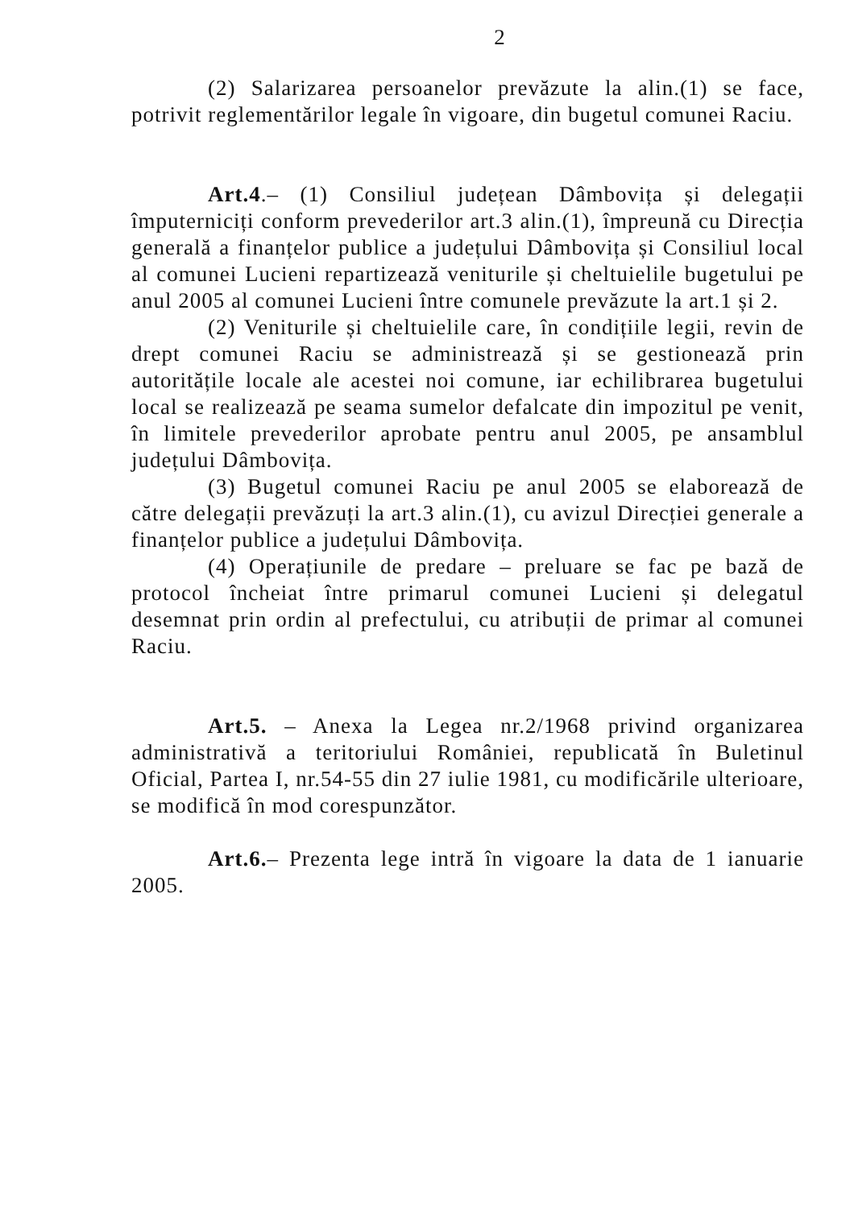2
(2) Salarizarea persoanelor prevăzute la alin.(1) se face, potrivit reglementărilor legale în vigoare, din bugetul comunei Raciu.
Art.4.– (1) Consiliul județean Dâmbovița și delegații împuterniciți conform prevederilor art.3 alin.(1), împreună cu Direcția generală a finanțelor publice a județului Dâmbovița și Consiliul local al comunei Lucieni repartizează veniturile și cheltuielile bugetului pe anul 2005 al comunei Lucieni între comunele prevăzute la art.1 și 2.
(2) Veniturile și cheltuielile care, în condițiile legii, revin de drept comunei Raciu se administrează și se gestionează prin autoritățile locale ale acestei noi comune, iar echilibrarea bugetului local se realizează pe seama sumelor defalcate din impozitul pe venit, în limitele prevederilor aprobate pentru anul 2005, pe ansamblul județului Dâmbovița.
(3) Bugetul comunei Raciu pe anul 2005 se elaborează de către delegații prevăzuți la art.3 alin.(1), cu avizul Direcției generale a finanțelor publice a județului Dâmbovița.
(4) Operațiunile de predare – preluare se fac pe bază de protocol încheiat între primarul comunei Lucieni și delegatul desemnat prin ordin al prefectului, cu atribuții de primar al comunei Raciu.
Art.5. – Anexa la Legea nr.2/1968 privind organizarea administrativă a teritoriului României, republicată în Buletinul Oficial, Partea I, nr.54-55 din 27 iulie 1981, cu modificările ulterioare, se modifică în mod corespunzător.
Art.6.– Prezenta lege intră în vigoare la data de 1 ianuarie 2005.